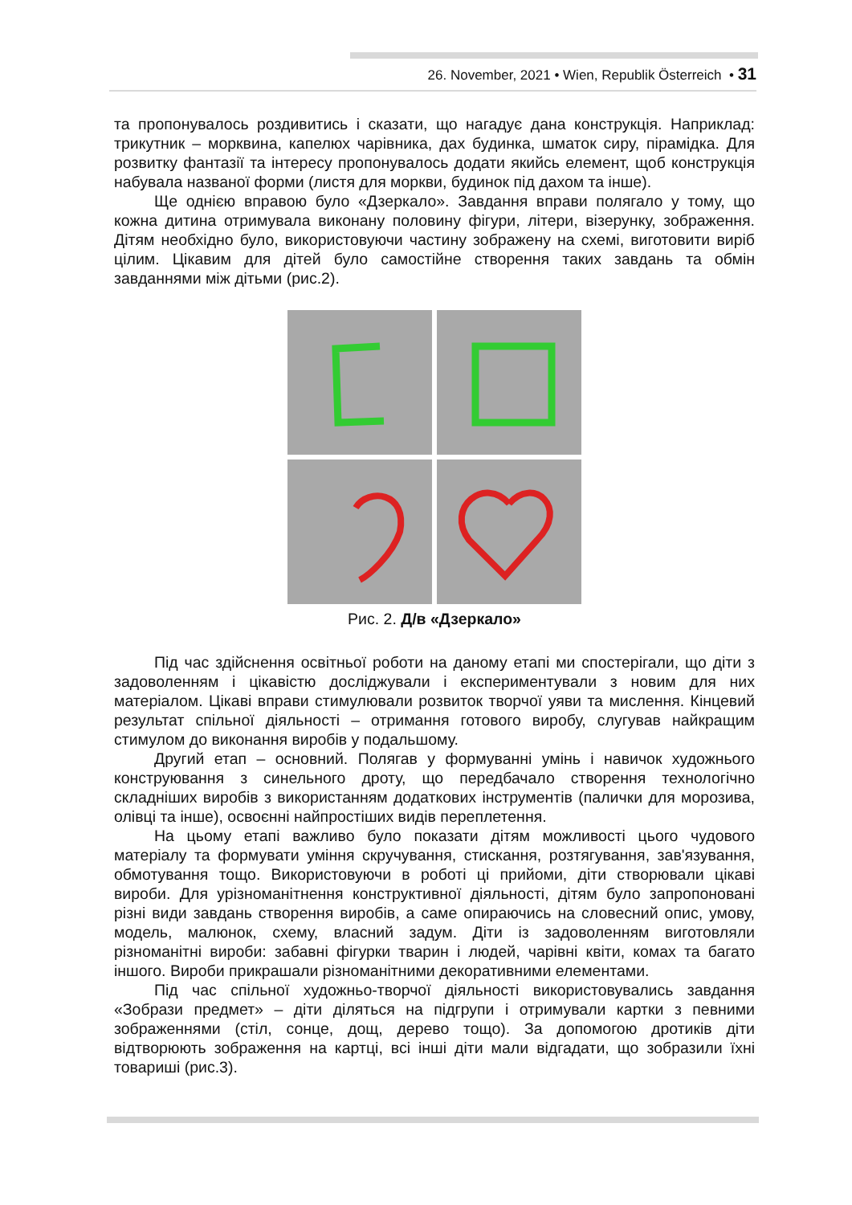26. November, 2021 • Wien, Republik Österreich • 31
та пропонувалось роздивитись і сказати, що нагадує дана конструкція. Наприклад: трикутник – морквина, капелюх чарівника, дах будинка, шматок сиру, пірамідка. Для розвитку фантазії та інтересу пропонувалось додати якийсь елемент, щоб конструкція набувала названої форми (листя для моркви, будинок під дахом та інше).
Ще однією вправою було «Дзеркало». Завдання вправи полягало у тому, що кожна дитина отримувала виконану половину фігури, літери, візерунку, зображення. Дітям необхідно було, використовуючи частину зображену на схемі, виготовити виріб цілим. Цікавим для дітей було самостійне створення таких завдань та обмін завданнями між дітьми (рис.2).
Рис. 2. Д/в «Дзеркало»
Під час здійснення освітньої роботи на даному етапі ми спостерігали, що діти з задоволенням і цікавістю досліджували і експериментували з новим для них матеріалом. Цікаві вправи стимулювали розвиток творчої уяви та мислення. Кінцевий результат спільної діяльності – отримання готового виробу, слугував найкращим стимулом до виконання виробів у подальшому.
Другий етап – основний. Полягав у формуванні умінь і навичок художнього конструювання з синельного дроту, що передбачало створення технологічно складніших виробів з використанням додаткових інструментів (палички для морозива, олівці та інше), освоєнні найпростіших видів переплетення.
На цьому етапі важливо було показати дітям можливості цього чудового матеріалу та формувати уміння скручування, стискання, розтягування, зав'язування, обмотування тощо. Використовуючи в роботі ці прийоми, діти створювали цікаві вироби. Для урізноманітнення конструктивної діяльності, дітям було запропоновані різні види завдань створення виробів, а саме опираючись на словесний опис, умову, модель, малюнок, схему, власний задум. Діти із задоволенням виготовляли різноманітні вироби: забавні фігурки тварин і людей, чарівні квіти, комах та багато іншого. Вироби прикрашали різноманітними декоративними елементами.
Під час спільної художньо-творчої діяльності використовувались завдання «Зобрази предмет» – діти діляться на підгрупи і отримували картки з певними зображеннями (стіл, сонце, дощ, дерево тощо). За допомогою дротиків діти відтворюють зображення на картці, всі інші діти мали відгадати, що зобразили їхні товариші (рис.3).